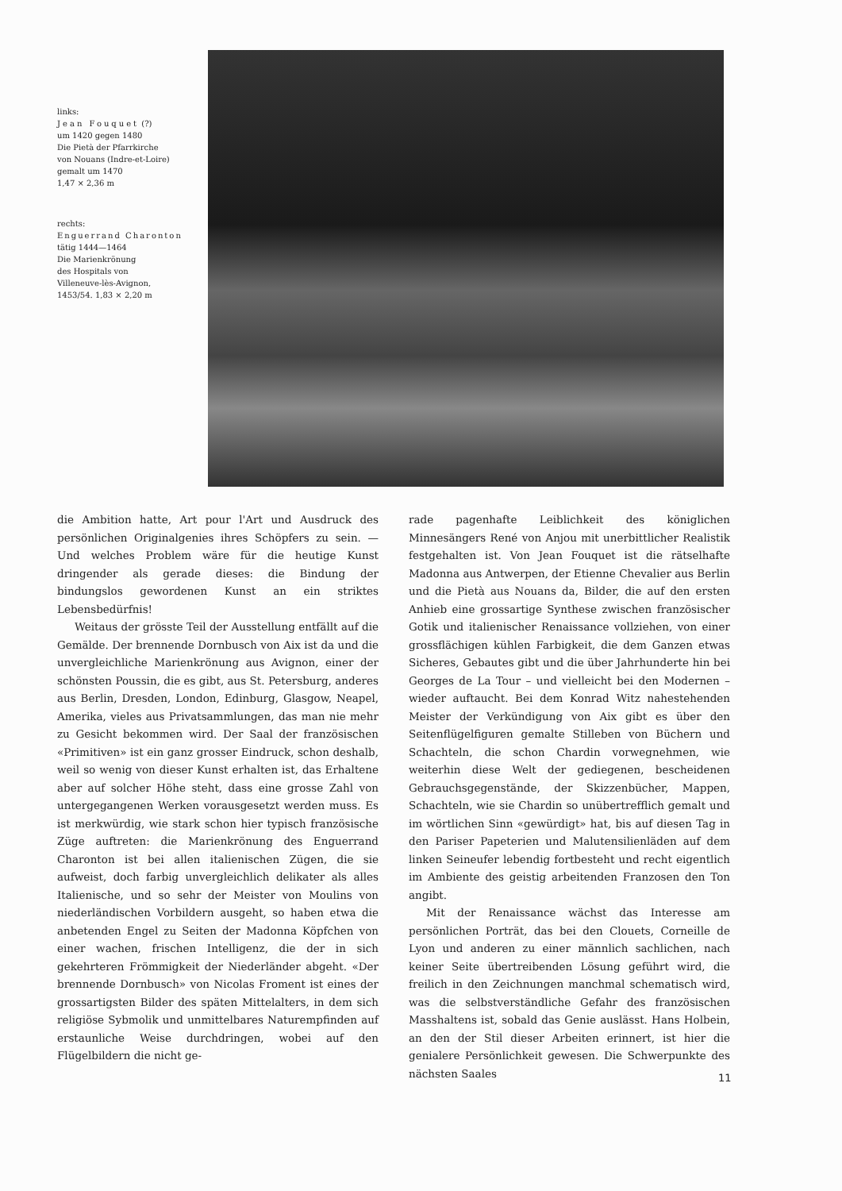links:
Jean Fouquet (?)
um 1420 gegen 1480
Die Pietà der Pfarrkirche
von Nouans (Indre-et-Loire)
gemalt um 1470
1,47 × 2,36 m
rechts:
Enguerrand Charonton
tätig 1444—1464
Die Marienkrönung
des Hospitals von
Villeneuve-lès-Avignon,
1453/54. 1,83 × 2,20 m
die Ambition hatte, Art pour l'Art und Ausdruck des persönlichen Originalgenies ihres Schöpfers zu sein. — Und welches Problem wäre für die heutige Kunst dringender als gerade dieses: die Bindung der bindungslos gewordenen Kunst an ein striktes Lebensbedürfnis!
Weitaus der grösste Teil der Ausstellung entfällt auf die Gemälde. Der brennende Dornbusch von Aix ist da und die unvergleichliche Marienkrönung aus Avignon, einer der schönsten Poussin, die es gibt, aus St. Petersburg, anderes aus Berlin, Dresden, London, Edinburg, Glasgow, Neapel, Amerika, vieles aus Privatsammlungen, das man nie mehr zu Gesicht bekommen wird. Der Saal der französischen «Primitiven» ist ein ganz grosser Eindruck, schon deshalb, weil so wenig von dieser Kunst erhalten ist, das Erhaltene aber auf solcher Höhe steht, dass eine grosse Zahl von untergegangenen Werken vorausgesetzt werden muss. Es ist merkwürdig, wie stark schon hier typisch französische Züge auftreten: die Marienkrönung des Enguerrand Charonton ist bei allen italienischen Zügen, die sie aufweist, doch farbig unvergleichlich delikater als alles Italienische, und so sehr der Meister von Moulins von niederländischen Vorbildern ausgeht, so haben etwa die anbetenden Engel zu Seiten der Madonna Köpfchen von einer wachen, frischen Intelligenz, die der in sich gekehrteren Frömmigkeit der Niederländer abgeht. «Der brennende Dornbusch» von Nicolas Froment ist eines der grossartigsten Bilder des späten Mittelalters, in dem sich religiöse Sybmolik und unmittelbares Naturempfinden auf erstaunliche Weise durchdringen, wobei auf den Flügelbildern die nicht ge-
rade pagenhafte Leiblichkeit des königlichen Minnesängers René von Anjou mit unerbittlicher Realistik festgehalten ist. Von Jean Fouquet ist die rätselhafte Madonna aus Antwerpen, der Etienne Chevalier aus Berlin und die Pietà aus Nouans da, Bilder, die auf den ersten Anhieb eine grossartige Synthese zwischen französischer Gotik und italienischer Renaissance vollziehen, von einer grossflächigen kühlen Farbigkeit, die dem Ganzen etwas Sicheres, Gebautes gibt und die über Jahrhunderte hin bei Georges de La Tour – und vielleicht bei den Modernen – wieder auftaucht. Bei dem Konrad Witz nahestehenden Meister der Verkündigung von Aix gibt es über den Seitenflügelfiguren gemalte Stilleben von Büchern und Schachteln, die schon Chardin vorwegnehmen, wie weiterhin diese Welt der gediegenen, bescheidenen Gebrauchsgegenstände, der Skizzenbücher, Mappen, Schachteln, wie sie Chardin so unübertrefflich gemalt und im wörtlichen Sinn «gewürdigt» hat, bis auf diesen Tag in den Pariser Papeterien und Malutensilienläden auf dem linken Seineufer lebendig fortbesteht und recht eigentlich im Ambiente des geistig arbeitenden Franzosen den Ton angibt.
Mit der Renaissance wächst das Interesse am persönlichen Porträt, das bei den Clouets, Corneille de Lyon und anderen zu einer männlich sachlichen, nach keiner Seite übertreibenden Lösung geführt wird, die freilich in den Zeichnungen manchmal schematisch wird, was die selbstverständliche Gefahr des französischen Masshaltens ist, sobald das Genie auslässt. Hans Holbein, an den der Stil dieser Arbeiten erinnert, ist hier die genialere Persönlichkeit gewesen. Die Schwerpunkte des nächsten Saales
11